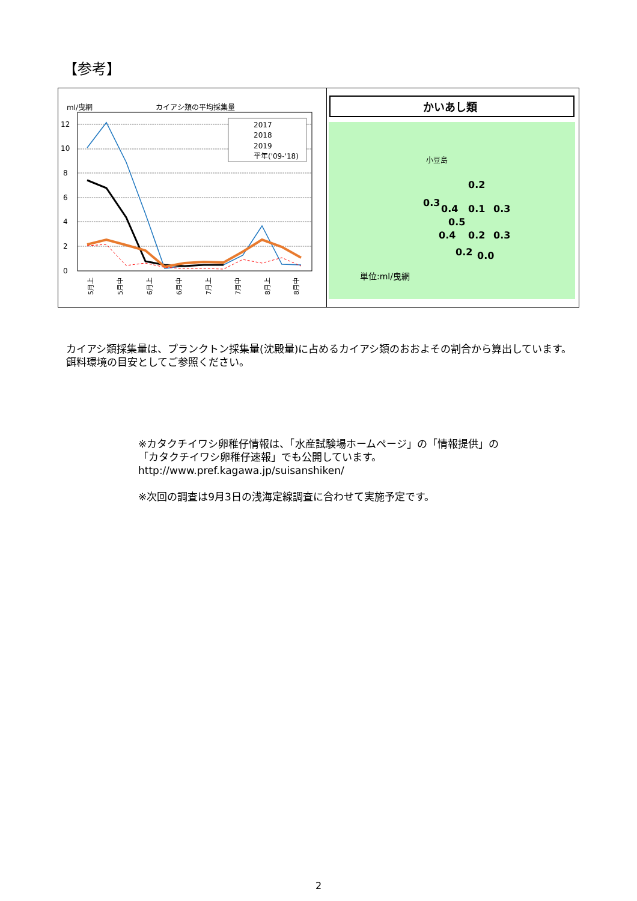【参考】
ml/曳網
カイアシ類の平均採集量
0
2
4
6
8
10
12
5月上
5月中
6月上
6月中
7月上
7月中
8月上
8月中
2017
2018
2019
平年('09-'18)
かいあし類
小豆島
0.2
0.3
0.4
0.1
0.3
0.5
0.4
0.2
0.3
0.2
0.0
単位:ml/曳網
カイアシ類採集量は、プランクトン採集量(沈殿量)に占めるカイアシ類のおおよその割合から算出しています。
餌料環境の目安としてご参照ください。
※カタクチイワシ卵稚仔情報は、「水産試験場ホームページ」の「情報提供」の
「カタクチイワシ卵稚仔速報」でも公開しています。
http://www.pref.kagawa.jp/suisanshiken/
※次回の調査は9月3日の浅海定線調査に合わせて実施予定です。
2